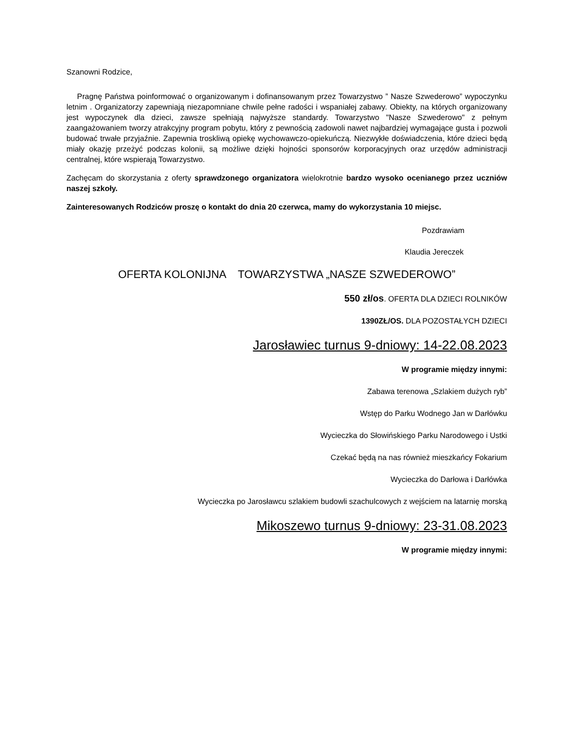Szanowni Rodzice,
Pragnę Państwa poinformować o organizowanym i dofinansowanym przez Towarzystwo ” Nasze Szwederowo” wypoczynku letnim . Organizatorzy zapewniają niezapomniane chwile pełne radości i wspaniałej zabawy. Obiekty, na których organizowany jest wypoczynek dla dzieci, zawsze spełniają najwyższe standardy. Towarzystwo "Nasze Szwederowo" z pełnym zaangażowaniem tworzy atrakcyjny program pobytu, który z pewnością zadowoli nawet najbardziej wymagające gusta i pozwoli budować trwałe przyjaźnie. Zapewnia troskliwą opiekę wychowawczo-opiekuńczą. Niezwykłe doświadczenia, które dzieci będą miały okazję przeżyć podczas kolonii, są możliwe dzięki hojności sponsorów korporacyjnych oraz urzędów administracji centralnej, które wspierają Towarzystwo.
Zachęcam do skorzystania z oferty sprawdzonego organizatora wielokrotnie bardzo wysoko ocenianego przez uczniów naszej szkoły.
Zainteresowanych Rodziców proszę o kontakt do dnia 20 czerwca, mamy do wykorzystania 10 miejsc.
Pozdrawiam
Klaudia Jereczek
OFERTA KOLONIJNA TOWARZYSTWA „NASZE SZWEDEROWO”
550 zł/os. OFERTA DLA DZIECI ROLNIKÓW
1390ZŁ/OS. DLA POZOSTAŁYCH DZIECI
Jarosławiec turnus 9-dniowy: 14-22.08.2023
W programie między innymi:
Zabawa terenowa „Szlakiem dużych ryb”
Wstęp do Parku Wodnego Jan w Darłówku
Wycieczka do Słowińskiego Parku Narodowego i Ustki
Czekać będą na nas również mieszkańcy Fokarium
Wycieczka do Darłowa i Darłówka
Wycieczka po Jarosławcu szlakiem budowli szachulcowych z wejściem na latarnię morską
Mikoszewo turnus 9-dniowy: 23-31.08.2023
W programie między innymi: